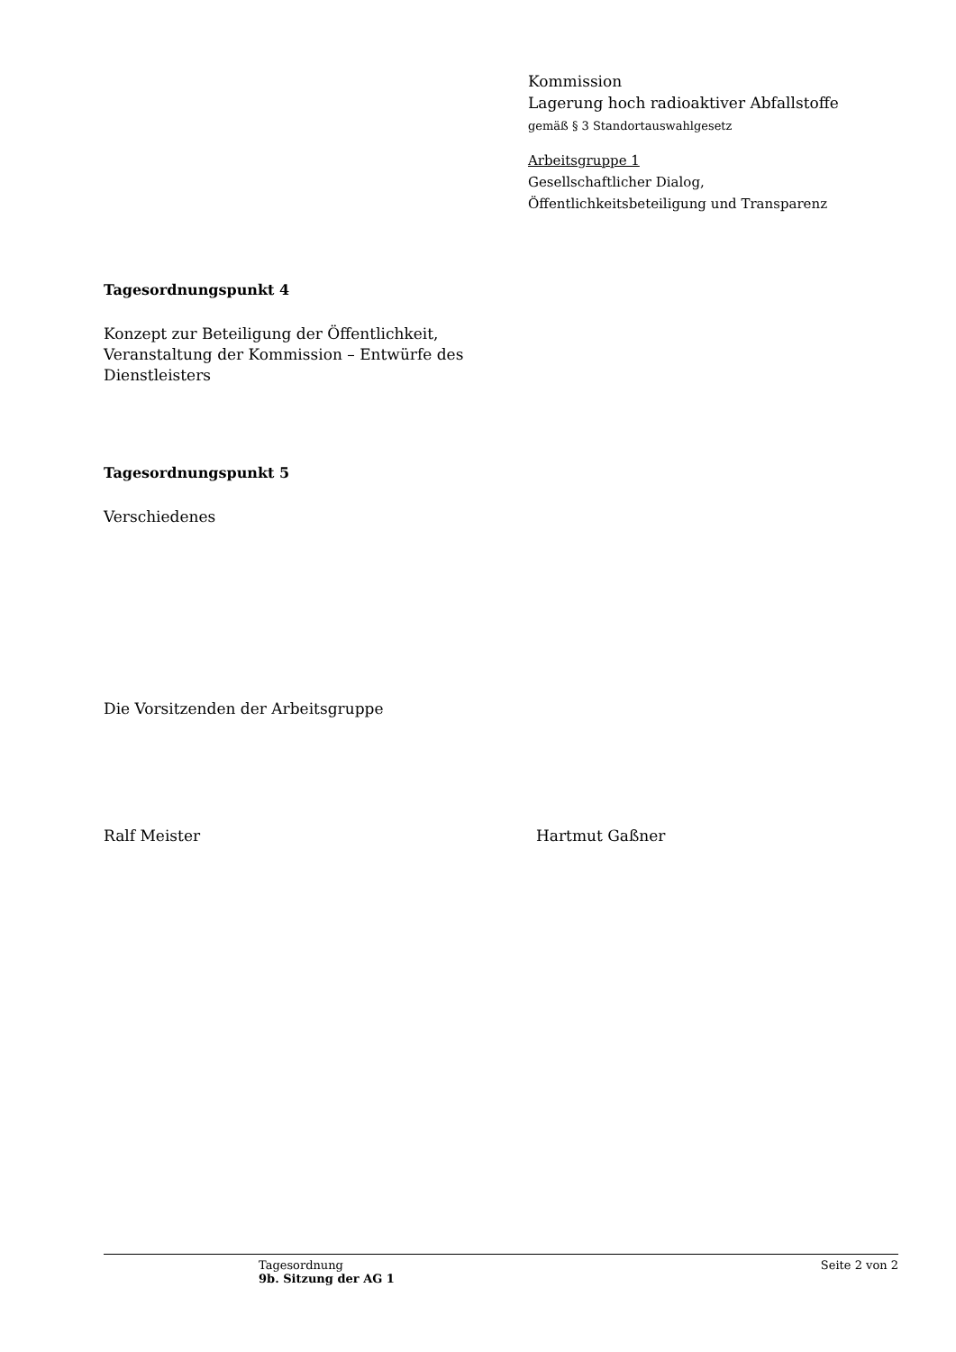Kommission
Lagerung hoch radioaktiver Abfallstoffe
gemäß § 3 Standortauswahlgesetz
Arbeitsgruppe 1
Gesellschaftlicher Dialog,
Öffentlichkeitsbeteiligung und Transparenz
Tagesordnungspunkt 4
Konzept zur Beteiligung der Öffentlichkeit,
Veranstaltung der Kommission – Entwürfe des
Dienstleisters
Tagesordnungspunkt 5
Verschiedenes
Die Vorsitzenden der Arbeitsgruppe
Ralf Meister Hartmut Gaßner
Tagesordnung
9b. Sitzung der AG 1
Seite 2 von 2